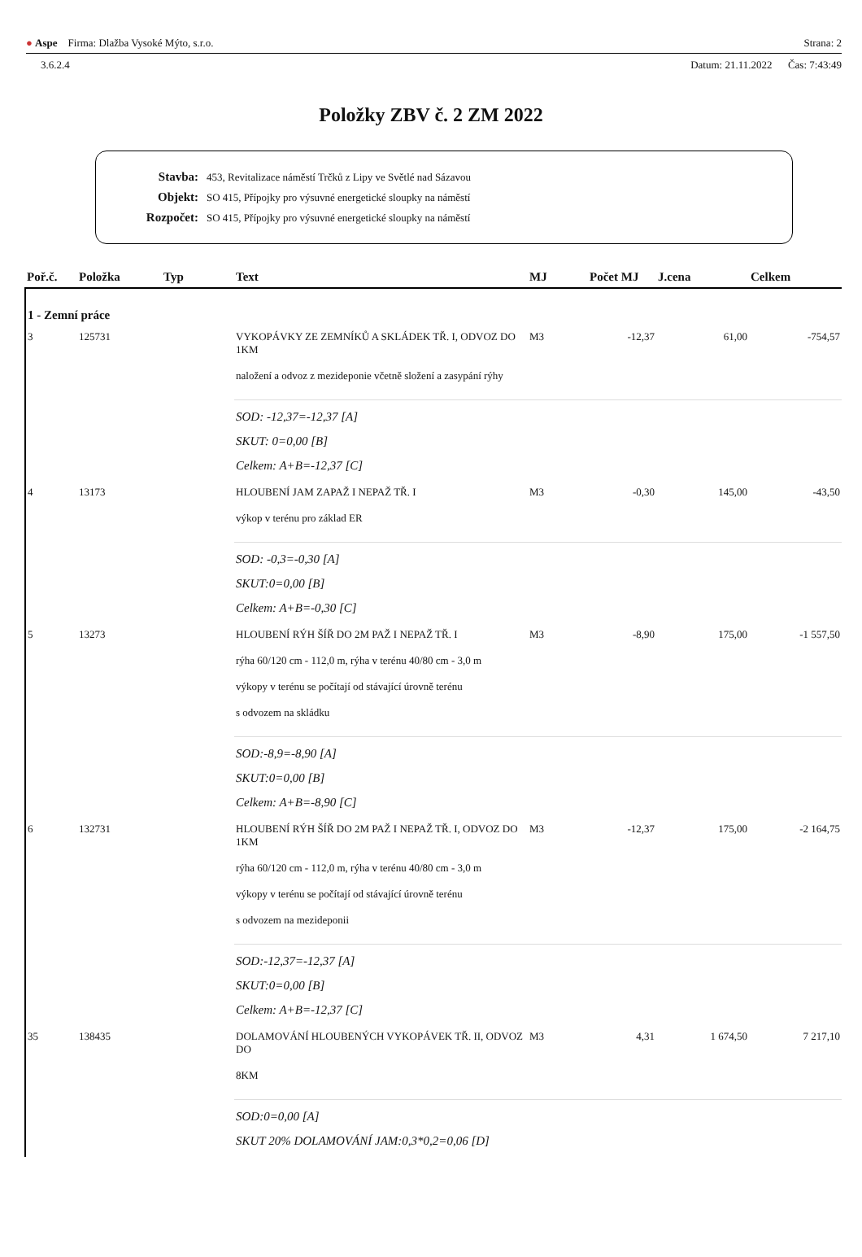● Aspe Firma: Dlažba Vysoké Mýto, s.r.o. Strana: 2
3.6.2.4 Datum: 21.11.2022 Čas: 7:43:49
Položky ZBV č. 2 ZM 2022
| Stavba: | 453, Revitalizace náměstí Trčků z Lipy ve Světlé nad Sázavou |
| Objekt: | SO 415, Přípojky pro výsuvné energetické sloupky na náměstí |
| Rozpočet: | SO 415, Přípojky pro výsuvné energetické sloupky na náměstí |
| Poř.č. | Položka | Typ | Text | MJ | Počet MJ | J.cena | Celkem |
| --- | --- | --- | --- | --- | --- | --- | --- |
| 1 - Zemní práce | | | | | | | |
| 3 | 125731 | | VYKOPÁVKY ZE ZEMNÍKŮ A SKLÁDEK TŘ. I, ODVOZ DO 1KM naložení a odvoz z mezideponie včetně složení a zasypání rýhy | M3 | -12,37 | 61,00 | -754,57 |
| | | | SOD: -12,37=-12,37 [A] SKUT: 0=0,00 [B] Celkem: A+B=-12,37 [C] | | | | |
| 4 | 13173 | | HLOUBENÍ JAM ZAPAŽ I NEPAŽ TŘ. I výkop v terénu pro základ ER | M3 | -0,30 | 145,00 | -43,50 |
| | | | SOD: -0,3=-0,30 [A] SKUT:0=0,00 [B] Celkem: A+B=-0,30 [C] | | | | |
| 5 | 13273 | | HLOUBENÍ RÝH ŠÍŘ DO 2M PAŽ I NEPAŽ TŘ. I rýha 60/120 cm - 112,0 m, rýha v terénu 40/80 cm - 3,0 m výkopy v terénu se počítají od stávající úrovně terénu s odvozem na skládku | M3 | -8,90 | 175,00 | -1 557,50 |
| | | | SOD:-8,9=-8,90 [A] SKUT:0=0,00 [B] Celkem: A+B=-8,90 [C] | | | | |
| 6 | 132731 | | HLOUBENÍ RÝH ŠÍŘ DO 2M PAŽ I NEPAŽ TŘ. I, ODVOZ DO 1KM rýha 60/120 cm - 112,0 m, rýha v terénu 40/80 cm - 3,0 m výkopy v terénu se počítají od stávající úrovně terénu s odvozem na mezideponii | M3 | -12,37 | 175,00 | -2 164,75 |
| | | | SOD:-12,37=-12,37 [A] SKUT:0=0,00 [B] Celkem: A+B=-12,37 [C] | | | | |
| 35 | 138435 | | DOLAMOVÁNÍ HLOUBENÝCH VYKOPÁVEK TŘ. II, ODVOZ DO 8KM | M3 | 4,31 | 1 674,50 | 7 217,10 |
| | | | SOD:0=0,00 [A] SKUT 20% DOLAMOVÁNÍ JAM:0,3*0,2=0,06 [D] | | | | |